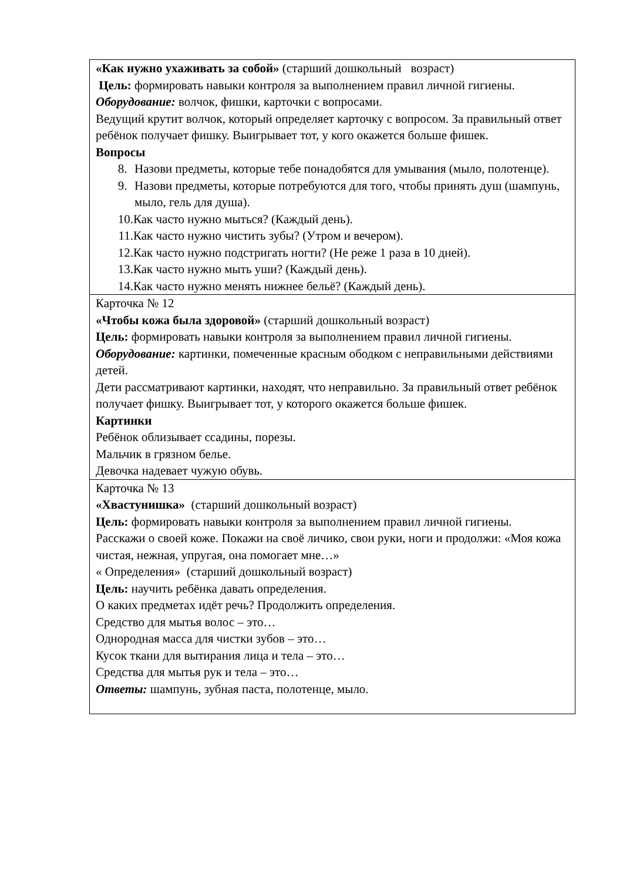| «Как нужно ухаживать за собой» (старший дошкольный возраст) Цель: формировать навыки контроля за выполнением правил личной гигиены. Оборудование: волчок, фишки, карточки с вопросами. Ведущий крутит волчок, который определяет карточку с вопросом. За правильный ответ ребёнок получает фишку. Выигрывает тот, у кого окажется больше фишек. Вопросы 8. Назови предметы, которые тебе понадобятся для умывания (мыло, полотенце). 9. Назови предметы, которые потребуются для того, чтобы принять душ (шампунь, мыло, гель для душа). 10. Как часто нужно мыться? (Каждый день). 11. Как часто нужно чистить зубы? (Утром и вечером). 12. Как часто нужно подстригать ногти? (Не реже 1 раза в 10 дней). 13. Как часто нужно мыть уши? (Каждый день). 14. Как часто нужно менять нижнее бельё? (Каждый день). |
| Карточка № 12 «Чтобы кожа была здоровой» (старший дошкольный возраст) Цель: формировать навыки контроля за выполнением правил личной гигиены. Оборудование: картинки, помеченные красным ободком с неправильными действиями детей. Дети рассматривают картинки, находят, что неправильно. За правильный ответ ребёнок получает фишку. Выигрывает тот, у которого окажется больше фишек. Картинки Ребёнок облизывает ссадины, порезы. Мальчик в грязном белье. Девочка надевает чужую обувь. |
| Карточка № 13 «Хвастунишка» (старший дошкольный возраст) Цель: формировать навыки контроля за выполнением правил личной гигиены. Расскажи о своей коже. Покажи на своё личико, свои руки, ноги и продолжи: «Моя кожа чистая, нежная, упругая, она помогает мне…» « Определения» (старший дошкольный возраст) Цель: научить ребёнка давать определения. О каких предметах идёт речь? Продолжить определения. Средство для мытья волос – это… Однородная масса для чистки зубов – это… Кусок ткани для вытирания лица и тела – это… Средства для мытья рук и тела – это… Ответы: шампунь, зубная паста, полотенце, мыло. |